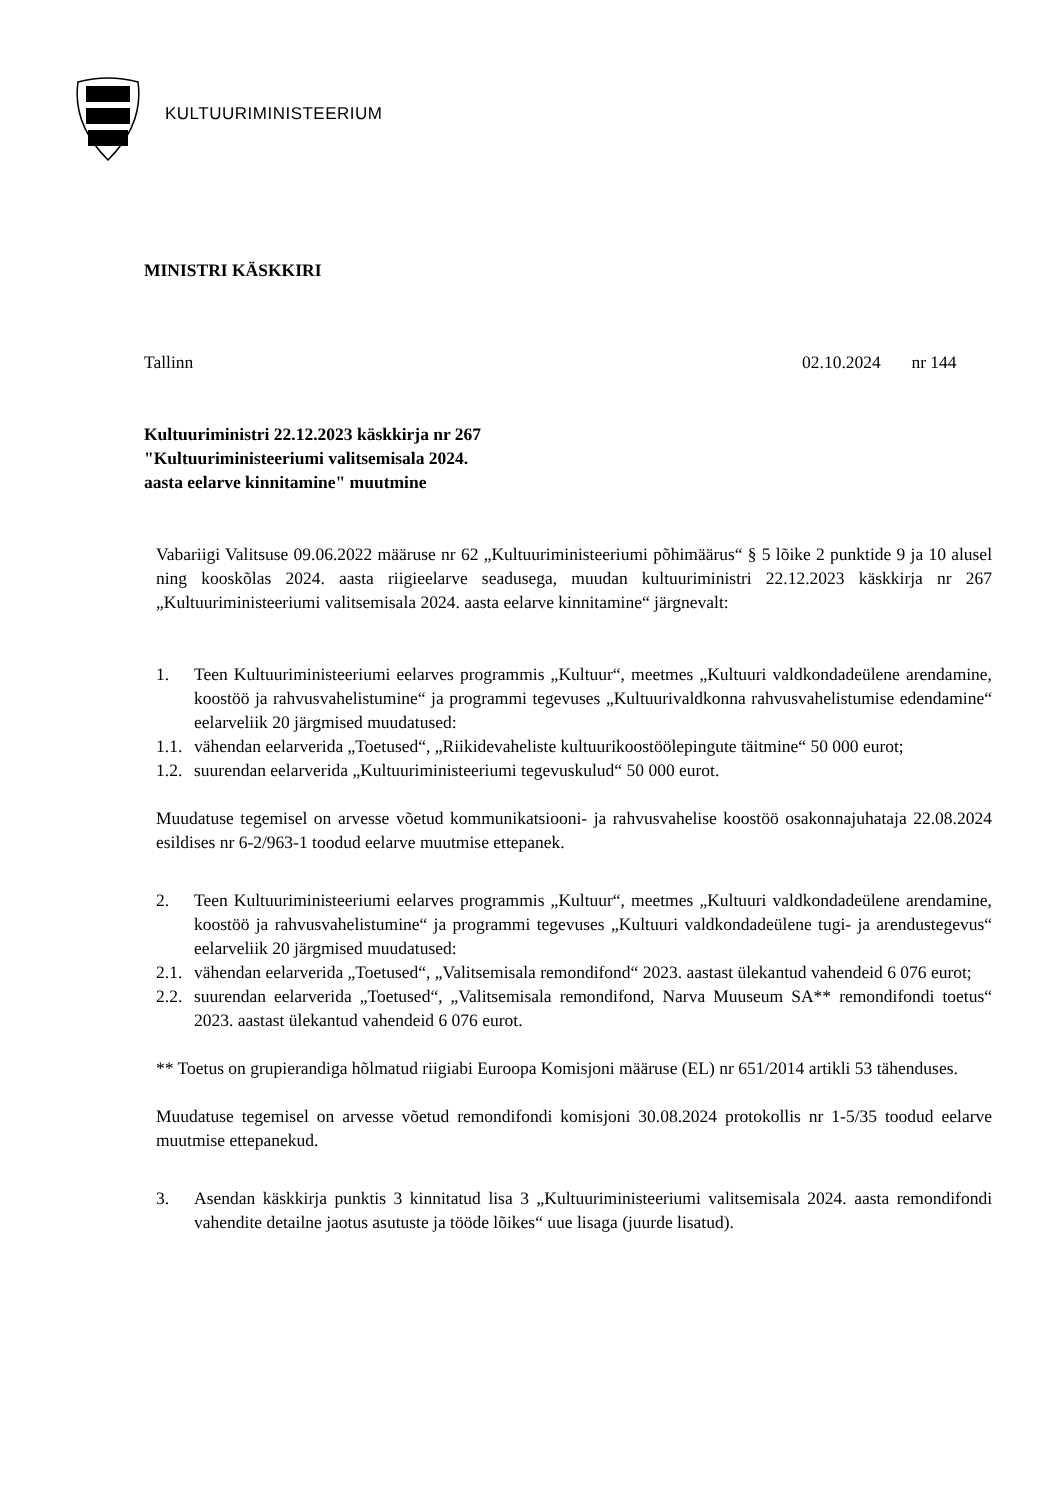KULTUURIMINISTEERIUM
MINISTRI KÄSKKIRI
Tallinn 02.10.2024 nr 144
Kultuuriministri 22.12.2023 käskkirja nr 267
"Kultuuriministeeriumi valitsemisala 2024.
aasta eelarve kinnitamine" muutmine
Vabariigi Valitsuse 09.06.2022 määruse nr 62 „Kultuuriministeeriumi põhimäärus“ § 5 lõike 2 punktide 9 ja 10 alusel ning kooskõlas 2024. aasta riigieelarve seadusega, muudan kultuuriministri 22.12.2023 käskkirja nr 267 „Kultuuriministeeriumi valitsemisala 2024. aasta eelarve kinnitamine“ järgnevalt:
1. Teen Kultuuriministeeriumi eelarves programmis „Kultuur“, meetmes „Kultuuri valdkondadeülene arendamine, koostöö ja rahvusvahelistumine“ ja programmi tegevuses „Kultuurivaldkonna rahvusvahelistumise edendamine“ eelarveliik 20 järgmised muudatused:
1.1. vähendan eelarverida „Toetused“, „Riikidevaheliste kultuurikoostöölepingute täitmine“ 50 000 eurot;
1.2. suurendan eelarverida „Kultuuriministeeriumi tegevuskulud“ 50 000 eurot.
Muudatuse tegemisel on arvesse võetud kommunikatsiooni- ja rahvusvahelise koostöö osakonnajuhataja 22.08.2024 esildises nr 6-2/963-1 toodud eelarve muutmise ettepanek.
2. Teen Kultuuriministeeriumi eelarves programmis „Kultuur“, meetmes „Kultuuri valdkondadeülene arendamine, koostöö ja rahvusvahelistumine“ ja programmi tegevuses „Kultuuri valdkondadeülene tugi- ja arendustegevus“ eelarveliik 20 järgmised muudatused:
2.1. vähendan eelarverida „Toetused“, „Valitsemisala remondifond“ 2023. aastast ülekantud vahendeid 6 076 eurot;
2.2. suurendan eelarverida „Toetused“, „Valitsemisala remondifond, Narva Muuseum SA** remondifondi toetus“ 2023. aastast ülekantud vahendeid 6 076 eurot.
** Toetus on grupierandiga hõlmatud riigiabi Euroopa Komisjoni määruse (EL) nr 651/2014 artikli 53 tähenduses.
Muudatuse tegemisel on arvesse võetud remondifondi komisjoni 30.08.2024 protokollis nr 1-5/35 toodud eelarve muutmise ettepanekud.
3. Asendan käskkirja punktis 3 kinnitatud lisa 3 „Kultuuriministeeriumi valitsemisala 2024. aasta remondifondi vahendite detailne jaotus asutuste ja tööde lõikes“ uue lisaga (juurde lisatud).